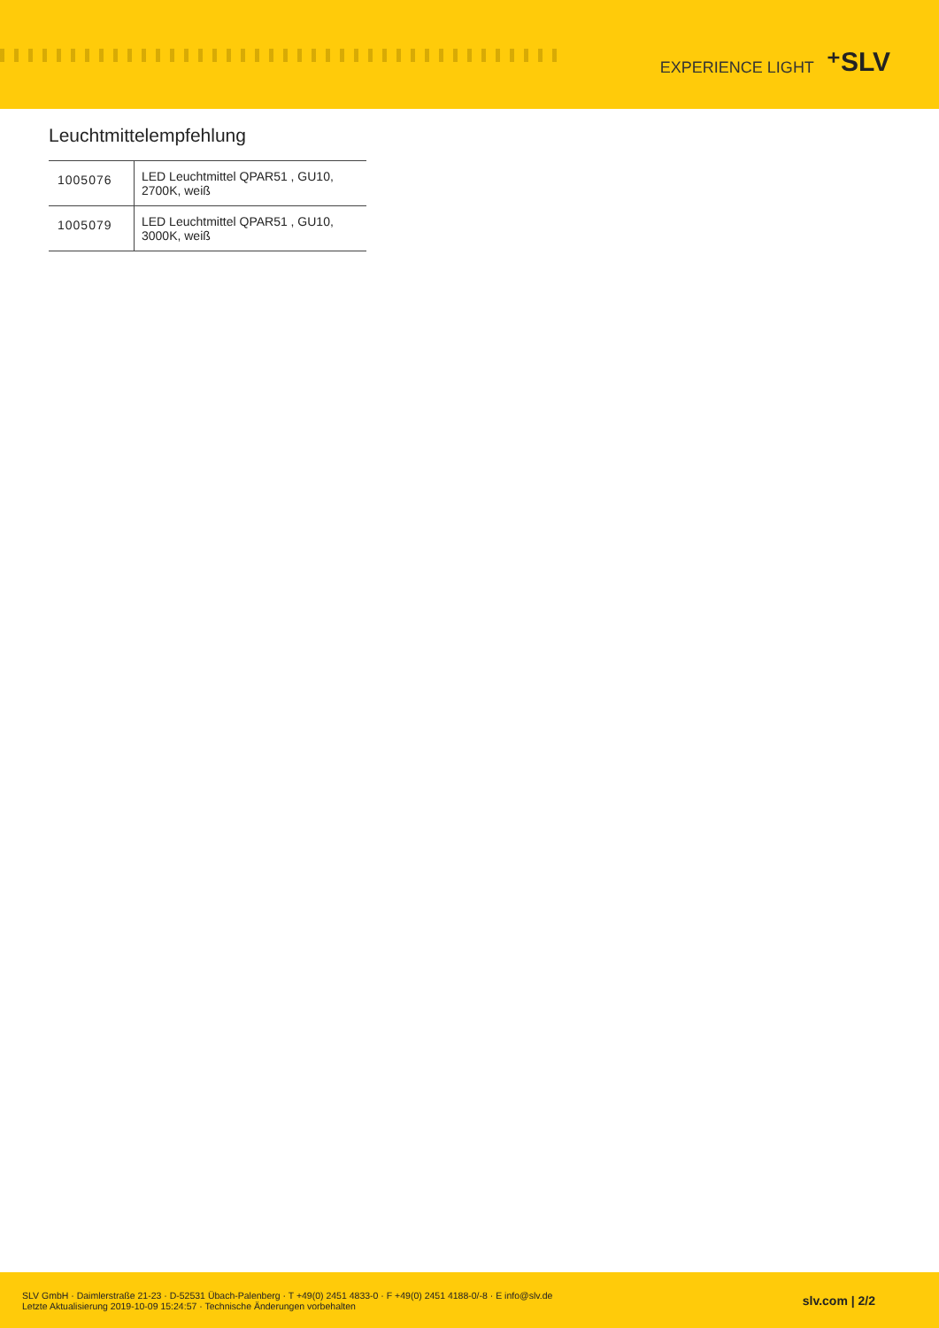EXPERIENCE LIGHT ⁺SLV
Leuchtmittelempfehlung
| 1005076 | LED Leuchtmittel QPAR51 , GU10, 2700K, weiß |
| 1005079 | LED Leuchtmittel QPAR51 , GU10, 3000K, weiß |
SLV GmbH · Daimlerstraße 21-23 · D-52531 Übach-Palenberg · T +49(0) 2451 4833-0 · F +49(0) 2451 4188-0/-8 · E info@slv.de
Letzte Aktualisierung 2019-10-09 15:24:57 · Technische Änderungen vorbehalten
slv.com | 2/2